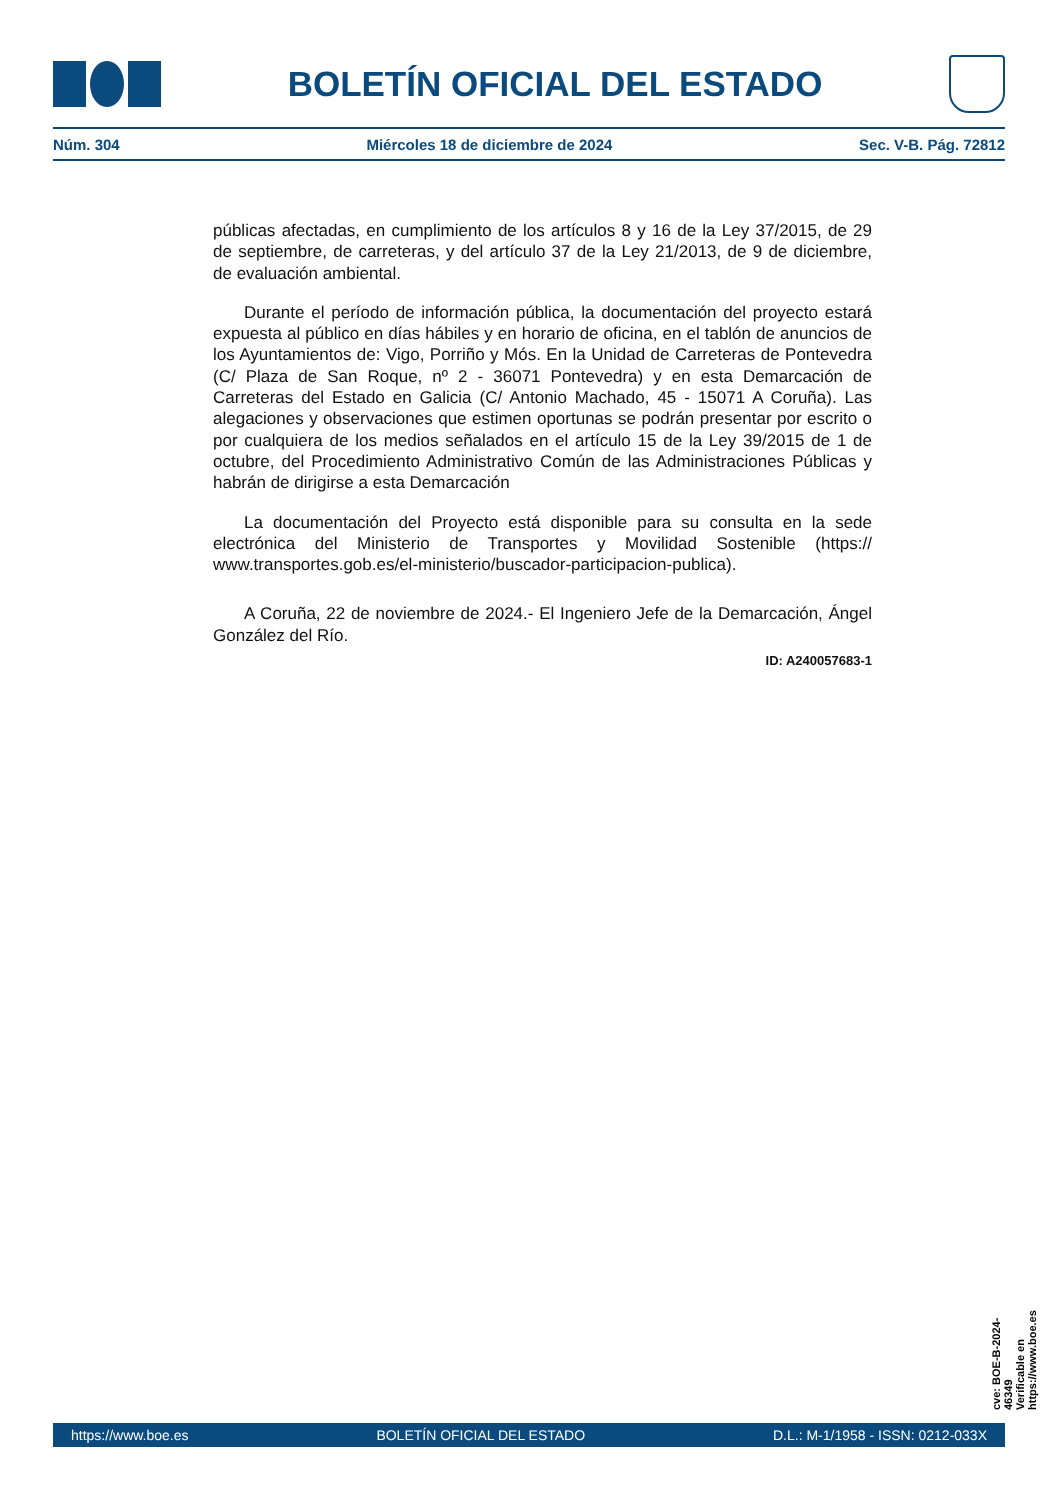BOLETÍN OFICIAL DEL ESTADO
Núm. 304 Miércoles 18 de diciembre de 2024 Sec. V-B. Pág. 72812
públicas afectadas, en cumplimiento de los artículos 8 y 16 de la Ley 37/2015, de 29 de septiembre, de carreteras, y del artículo 37 de la Ley 21/2013, de 9 de diciembre, de evaluación ambiental.
Durante el período de información pública, la documentación del proyecto estará expuesta al público en días hábiles y en horario de oficina, en el tablón de anuncios de los Ayuntamientos de: Vigo, Porriño y Mós. En la Unidad de Carreteras de Pontevedra (C/ Plaza de San Roque, nº 2 - 36071 Pontevedra) y en esta Demarcación de Carreteras del Estado en Galicia (C/ Antonio Machado, 45 - 15071 A Coruña). Las alegaciones y observaciones que estimen oportunas se podrán presentar por escrito o por cualquiera de los medios señalados en el artículo 15 de la Ley 39/2015 de 1 de octubre, del Procedimiento Administrativo Común de las Administraciones Públicas y habrán de dirigirse a esta Demarcación
La documentación del Proyecto está disponible para su consulta en la sede electrónica del Ministerio de Transportes y Movilidad Sostenible (https:// www.transportes.gob.es/el-ministerio/buscador-participacion-publica).
A Coruña, 22 de noviembre de 2024.- El Ingeniero Jefe de la Demarcación, Ángel González del Río.
ID: A240057683-1
cve: BOE-B-2024-46349
Verificable en https://www.boe.es
https://www.boe.es BOLETÍN OFICIAL DEL ESTADO D.L.: M-1/1958 - ISSN: 0212-033X